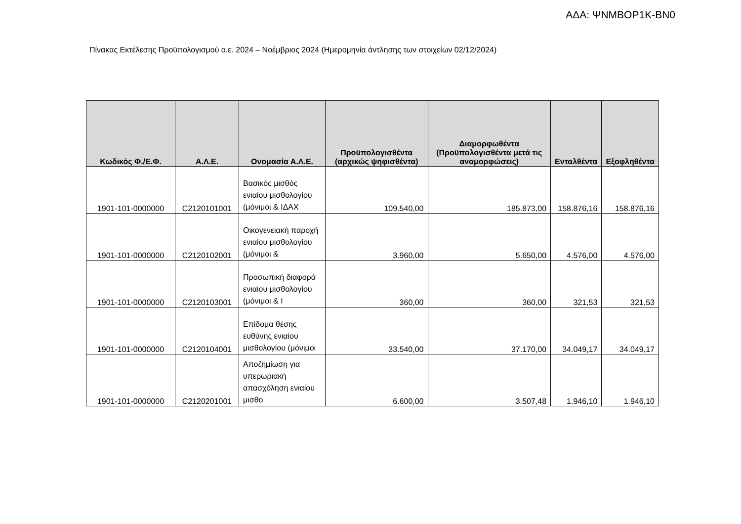ΑΔΑ: ΨΝΜΒΟΡ1Κ-ΒΝ0
Πίνακας Εκτέλεσης Προϋπολογισμού ο.ε. 2024 – Νοέμβριος 2024 (Ημερομηνία άντλησης των στοιχείων 02/12/2024)
| Κωδικός Φ./Ε.Φ. | Α.Λ.Ε. | Ονομασία Α.Λ.Ε. | Προϋπολογισθέντα (αρχικώς ψηφισθέντα) | Διαμορφωθέντα (Προϋπολογισθέντα μετά τις αναμορφώσεις) | Ενταλθέντα | Εξοφληθέντα |
| --- | --- | --- | --- | --- | --- | --- |
| 1901-101-0000000 | C2120101001 | Βασικός μισθός ενιαίου μισθολογίου (μόνιμοι & ΙΔΑΧ | 109.540,00 | 185.873,00 | 158.876,16 | 158.876,16 |
| 1901-101-0000000 | C2120102001 | Οικογενειακή παροχή ενιαίου μισθολογίου (μόνιμοι & | 3.960,00 | 5.650,00 | 4.576,00 | 4.576,00 |
| 1901-101-0000000 | C2120103001 | Προσωπική διαφορά ενιαίου μισθολογίου (μόνιμοι & Ι | 360,00 | 360,00 | 321,53 | 321,53 |
| 1901-101-0000000 | C2120104001 | Επίδομα θέσης ευθύνης ενιαίου μισθολογίου (μόνιμοι | 33.540,00 | 37.170,00 | 34.049,17 | 34.049,17 |
| 1901-101-0000000 | C2120201001 | Αποζημίωση για υπερωριακή απασχόληση ενιαίου μισθο | 6.600,00 | 3.507,48 | 1.946,10 | 1.946,10 |